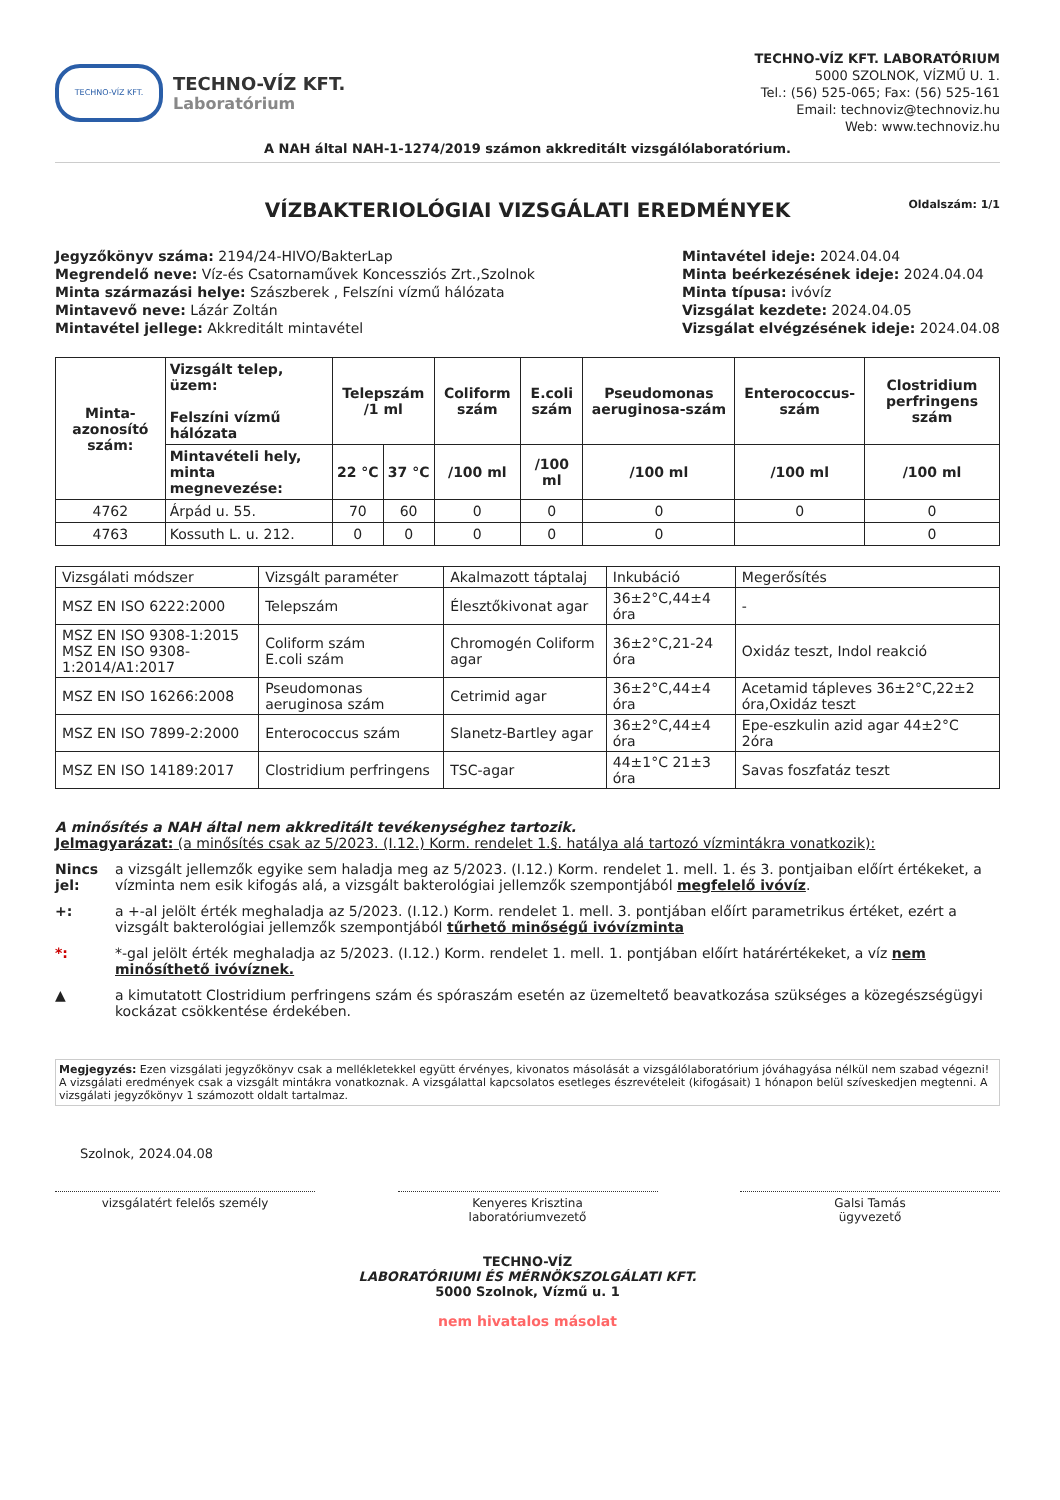TECHNO-VÍZ KFT.
TECHNO-VÍZ KFT.
Laboratórium
TECHNO-VÍZ KFT. LABORATÓRIUM
5000 SZOLNOK, VÍZMŰ U. 1.
Tel.: (56) 525-065; Fax: (56) 525-161
Email: technoviz@technoviz.hu
Web: www.technoviz.hu
A NAH által NAH-1-1274/2019 számon akkreditált vizsgálólaboratórium.
VÍZBAKTERIOLÓGIAI VIZSGÁLATI EREDMÉNYEK Oldalszám: 1/1
Jegyzőkönyv száma: 2194/24-HIVO/BakterLap
Megrendelő neve: Víz-és Csatornaművek Koncessziós Zrt.,Szolnok
Minta származási helye: Szászberek , Felszíni vízmű hálózata
Mintavevő neve: Lázár Zoltán
Mintavétel jellege: Akkreditált mintavétel
Mintavétel ideje: 2024.04.04
Minta beérkezésének ideje: 2024.04.04
Minta típusa: ivóvíz
Vizsgálat kezdete: 2024.04.05
Vizsgálat elvégzésének ideje: 2024.04.08
| Minta-azonosító szám: | Vizsgált telep, üzem: Felszíni vízmű hálózata | Telepszám /1 ml | | Coliform szám | E.coli szám | Pseudomonas aeruginosa-szám | Enterococcus-szám | Clostridium perfringens szám |
| --- | --- | --- | --- | --- | --- | --- | --- | --- |
| | Mintavételi hely, minta megnevezése: | 22 °C | 37 °C | /100 ml | /100 ml | /100 ml | /100 ml | /100 ml |
| 4762 | Árpád u. 55. | 70 | 60 | 0 | 0 | 0 | 0 | 0 |
| 4763 | Kossuth L. u. 212. | 0 | 0 | 0 | 0 | 0 | | 0 |
| Vizsgálati módszer | Vizsgált paraméter | Akalmazott táptalaj | Inkubáció | Megerősítés |
| MSZ EN ISO 6222:2000 | Telepszám | Élesztőkivonat agar | 36±2°C,44±4 óra | - |
| MSZ EN ISO 9308-1:2015 MSZ EN ISO 9308-1:2014/A1:2017 | Coliform szám E.coli szám | Chromogén Coliform agar | 36±2°C,21-24 óra | Oxidáz teszt, Indol reakció |
| MSZ EN ISO 16266:2008 | Pseudomonas aeruginosa szám | Cetrimid agar | 36±2°C,44±4 óra | Acetamid tápleves 36±2°C,22±2 óra,Oxidáz teszt |
| MSZ EN ISO 7899-2:2000 | Enterococcus szám | Slanetz-Bartley agar | 36±2°C,44±4 óra | Epe-eszkulin azid agar 44±2°C 2óra |
| MSZ EN ISO 14189:2017 | Clostridium perfringens | TSC-agar | 44±1°C 21±3 óra | Savas foszfatáz teszt |
A minősítés a NAH által nem akkreditált tevékenységhez tartozik.
Jelmagyarázat: (a minősítés csak az 5/2023. (I.12.) Korm. rendelet 1.§. hatálya alá tartozó vízmintákra vonatkozik):
Nincs jel: a vizsgált jellemzők egyike sem haladja meg az 5/2023. (I.12.) Korm. rendelet 1. mell. 1. és 3. pontjaiban előírt értékeket, a vízminta nem esik kifogás alá, a vizsgált bakterológiai jellemzők szempontjából megfelelő ivóvíz.
+: a +-al jelölt érték meghaladja az 5/2023. (I.12.) Korm. rendelet 1. mell. 3. pontjában előírt parametrikus értéket, ezért a vizsgált bakterológiai jellemzők szempontjából tűrhető minőségű ivóvízminta
*: *-gal jelölt érték meghaladja az 5/2023. (I.12.) Korm. rendelet 1. mell. 1. pontjában előírt határértékeket, a víz nem minősíthető ivóvíznek.
▲ a kimutatott Clostridium perfringens szám és spóraszám esetén az üzemeltető beavatkozása szükséges a közegészségügyi kockázat csökkentése érdekében.
Megjegyzés: Ezen vizsgálati jegyzőkönyv csak a mellékletekkel együtt érvényes, kivonatos másolását a vizsgálólaboratórium jóváhagyása nélkül nem szabad végezni! A vizsgálati eredmények csak a vizsgált mintákra vonatkoznak. A vizsgálattal kapcsolatos esetleges észrevételeit (kifogásait) 1 hónapon belül szíveskedjen megtenni. A vizsgálati jegyzőkönyv 1 számozott oldalt tartalmaz.
Szolnok, 2024.04.08
vizsgálatért felelős személy Kenyeres Krisztina
laboratóriumvezető
Galsi Tamás
ügyvezető
TECHNO-VÍZ
LABORATÓRIUMI ÉS MÉRNÖKSZOLGÁLATI KFT.
5000 Szolnok, Vízmű u. 1
nem hivatalos másolat